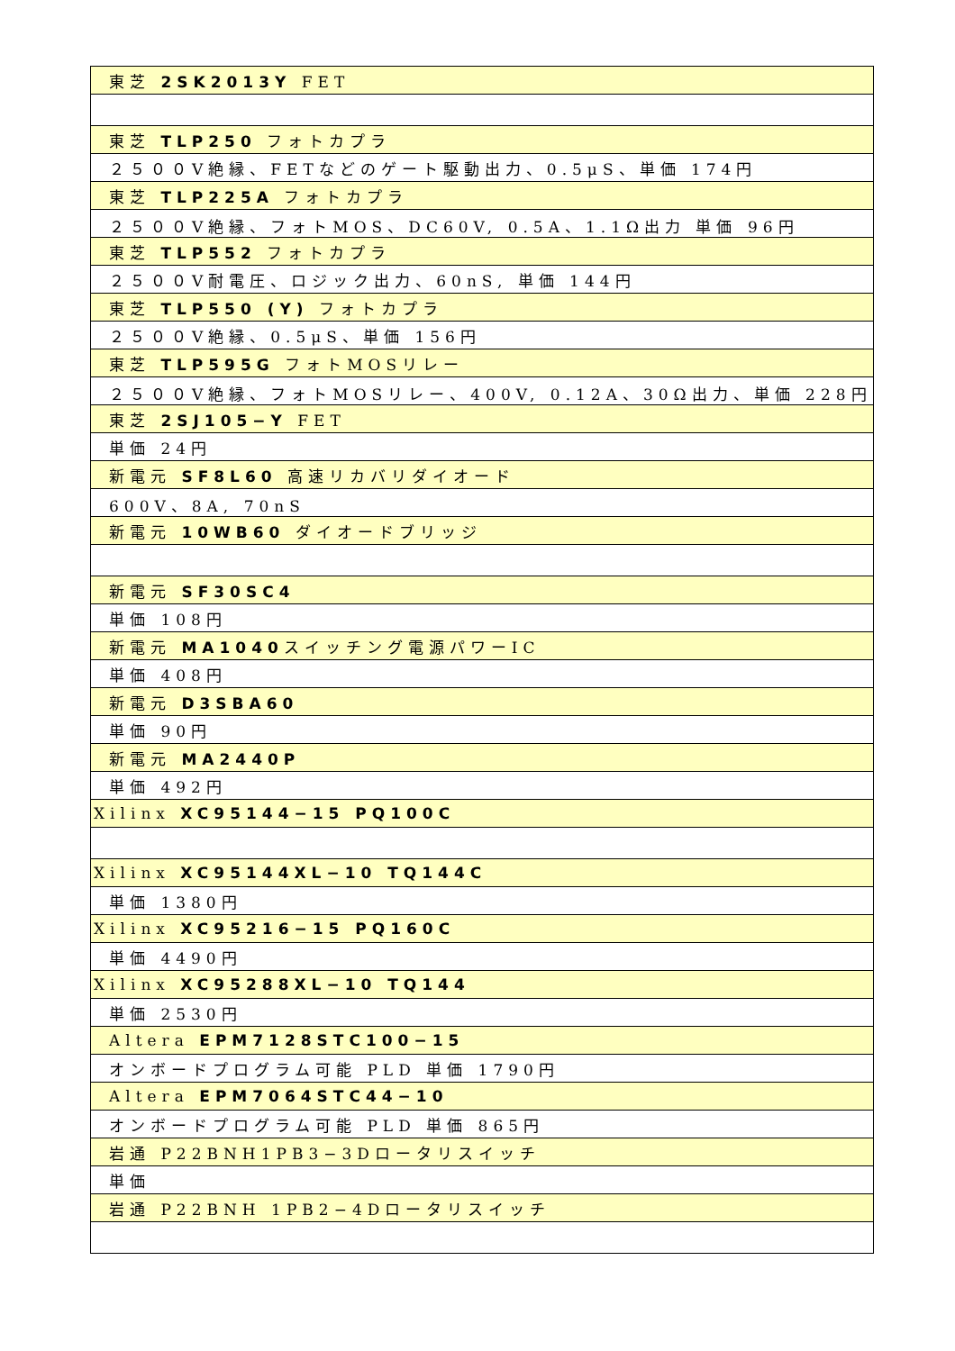| 東芝 2SK2013Y FET |
| 東芝 TLP250 フォトカプラ |
| ２５００V絶縁、FETなどのゲート駆動出力、0.5μS、単価 174円 |
| 東芝 TLP225A フォトカプラ |
| ２５００V絶縁、フォトMOS、DC60V, 0.5A、1.1Ω出力 単価 96円 |
| 東芝 TLP552 フォトカプラ |
| ２５００V耐電圧、ロジック出力、60nS, 単価 144円 |
| 東芝 TLP550 (Y) フォトカプラ |
| ２５００V絶縁、0.5μS、単価 156円 |
| 東芝 TLP595G フォトMOSリレー |
| ２５００V絶縁、フォトMOSリレー、400V, 0.12A、30Ω出力、単価 228円 |
| 東芝 2SJ105−Y FET |
| 単価 24円 |
| 新電元 SF8L60 高速リカバリダイオード |
| 600V、8A, 70nS |
| 新電元 10WB60 ダイオードブリッジ |
| 新電元 SF30SC4 |
| 単価 108円 |
| 新電元 MA1040 スイッチング電源パワーIC |
| 単価 408円 |
| 新電元 D3SBA60 |
| 単価 90円 |
| 新電元 MA2440P |
| 単価 492円 |
| Xilinx XC95144−15 PQ100C |
| Xilinx XC95144XL−10 TQ144C |
| 単価 1380円 |
| Xilinx XC95216−15 PQ160C |
| 単価 4490円 |
| Xilinx XC95288XL−10 TQ144 |
| 単価 2530円 |
| Altera EPM7128STC100−15 |
| オンボードプログラム可能 PLD 単価 1790円 |
| Altera EPM7064STC44−10 |
| オンボードプログラム可能 PLD 単価 865円 |
| 岩通 P22BNH1PB3−3Dロータリスイッチ |
| 単価 |
| 岩通 P22BNH 1PB2−4Dロータリスイッチ |